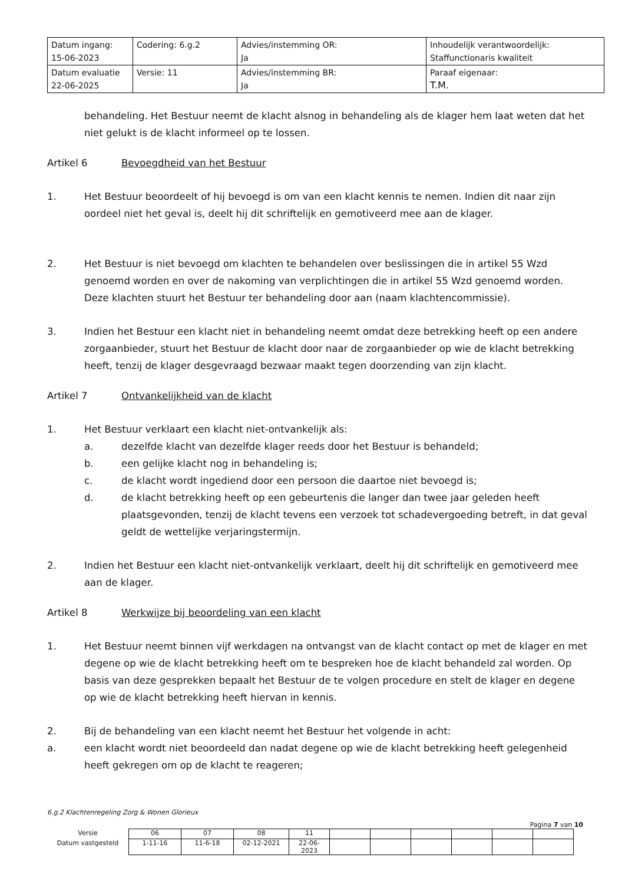| Datum ingang: 15-06-2023 | Codering: 6.g.2 | Advies/instemming OR: Ja | Inhoudelijk verantwoordelijk: Staffunctionaris kwaliteit |
| Datum evaluatie 22-06-2025 | Versie: 11 | Advies/instemming BR: Ja | Paraaf eigenaar: T.M. |
behandeling. Het Bestuur neemt de klacht alsnog in behandeling als de klager hem laat weten dat het niet gelukt is de klacht informeel op te lossen.
Artikel 6 Bevoegdheid van het Bestuur
1. Het Bestuur beoordeelt of hij bevoegd is om van een klacht kennis te nemen. Indien dit naar zijn oordeel niet het geval is, deelt hij dit schriftelijk en gemotiveerd mee aan de klager.
2. Het Bestuur is niet bevoegd om klachten te behandelen over beslissingen die in artikel 55 Wzd genoemd worden en over de nakoming van verplichtingen die in artikel 55 Wzd genoemd worden. Deze klachten stuurt het Bestuur ter behandeling door aan (naam klachtencommissie).
3. Indien het Bestuur een klacht niet in behandeling neemt omdat deze betrekking heeft op een andere zorgaanbieder, stuurt het Bestuur de klacht door naar de zorgaanbieder op wie de klacht betrekking heeft, tenzij de klager desgevraagd bezwaar maakt tegen doorzending van zijn klacht.
Artikel 7 Ontvankelijkheid van de klacht
1. Het Bestuur verklaart een klacht niet-ontvankelijk als:
a. dezelfde klacht van dezelfde klager reeds door het Bestuur is behandeld;
b. een gelijke klacht nog in behandeling is;
c. de klacht wordt ingediend door een persoon die daartoe niet bevoegd is;
d. de klacht betrekking heeft op een gebeurtenis die langer dan twee jaar geleden heeft plaatsgevonden, tenzij de klacht tevens een verzoek tot schadevergoeding betreft, in dat geval geldt de wettelijke verjaringstermijn.
2. Indien het Bestuur een klacht niet-ontvankelijk verklaart, deelt hij dit schriftelijk en gemotiveerd mee aan de klager.
Artikel 8 Werkwijze bij beoordeling van een klacht
1. Het Bestuur neemt binnen vijf werkdagen na ontvangst van de klacht contact op met de klager en met degene op wie de klacht betrekking heeft om te bespreken hoe de klacht behandeld zal worden. Op basis van deze gesprekken bepaalt het Bestuur de te volgen procedure en stelt de klager en degene op wie de klacht betrekking heeft hiervan in kennis.
2. Bij de behandeling van een klacht neemt het Bestuur het volgende in acht:
a. een klacht wordt niet beoordeeld dan nadat degene op wie de klacht betrekking heeft gelegenheid heeft gekregen om op de klacht te reageren;
6.g.2 Klachtenregeling Zorg & Wonen Glorieux
Pagina 7 van 10
| Versie | 06 | 07 | 08 | 11 | | | | | | |
| Datum vastgesteld | 1-11-16 | 11-6-18 | 02-12-2021 | 22-06- 2023 | | | | | | |